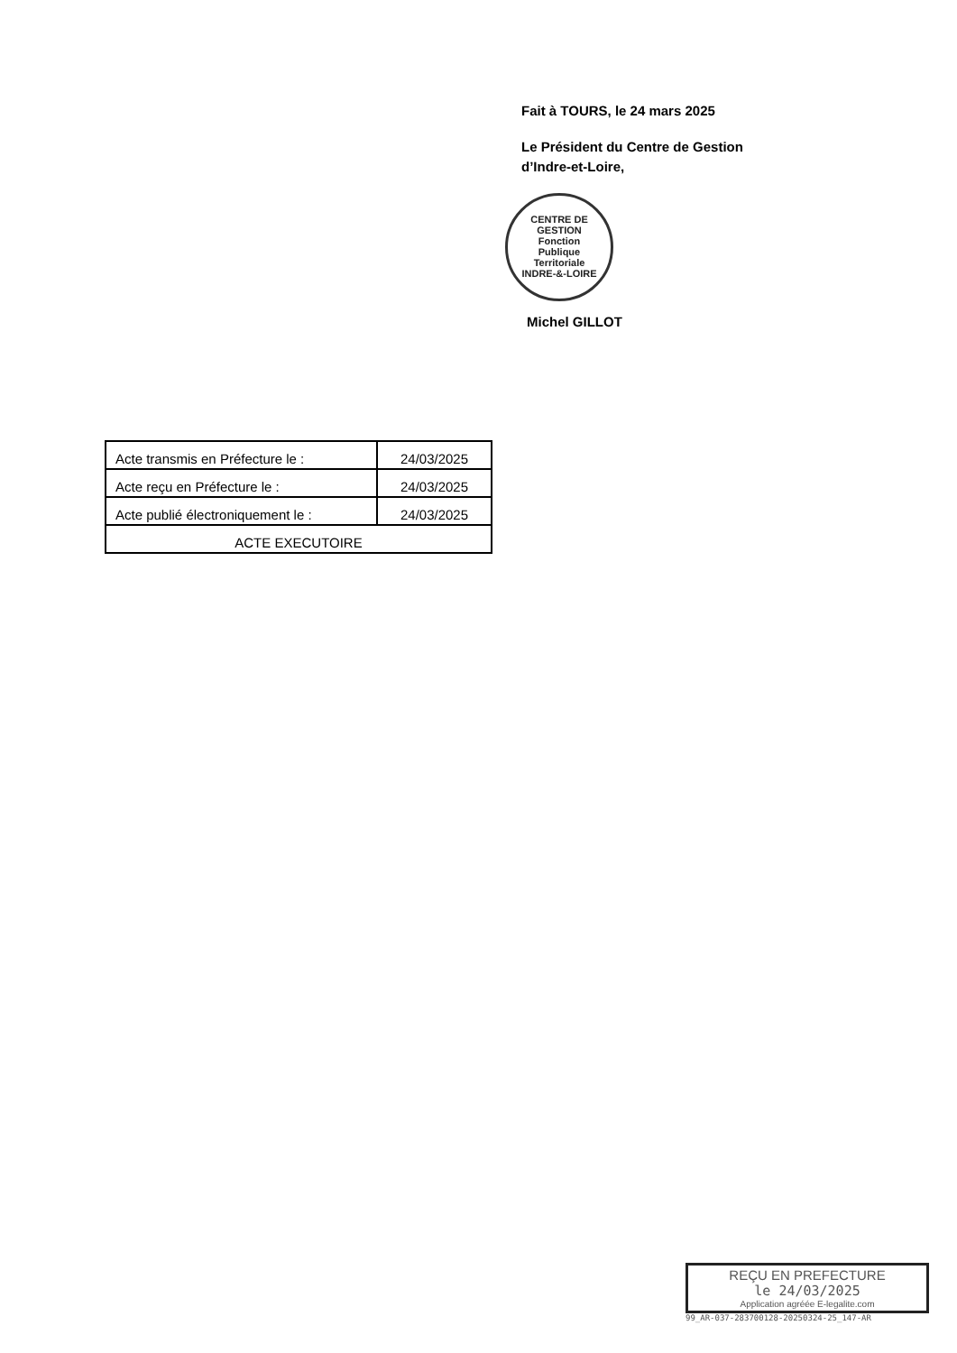Fait à TOURS, le 24 mars 2025
Le Président du Centre de Gestion
d’Indre-et-Loire,
CENTRE DE GESTION
Fonction
Publique
Territoriale
INDRE-&-LOIRE
Michel GILLOT
| Acte transmis en Préfecture le : | 24/03/2025 |
| Acte reçu en Préfecture le : | 24/03/2025 |
| Acte publié électroniquement le : | 24/03/2025 |
| ACTE EXECUTOIRE | |
REÇU EN PREFECTURE
le 24/03/2025
Application agréée E-legalite.com
99_AR-037-283700128-20250324-25_147-AR